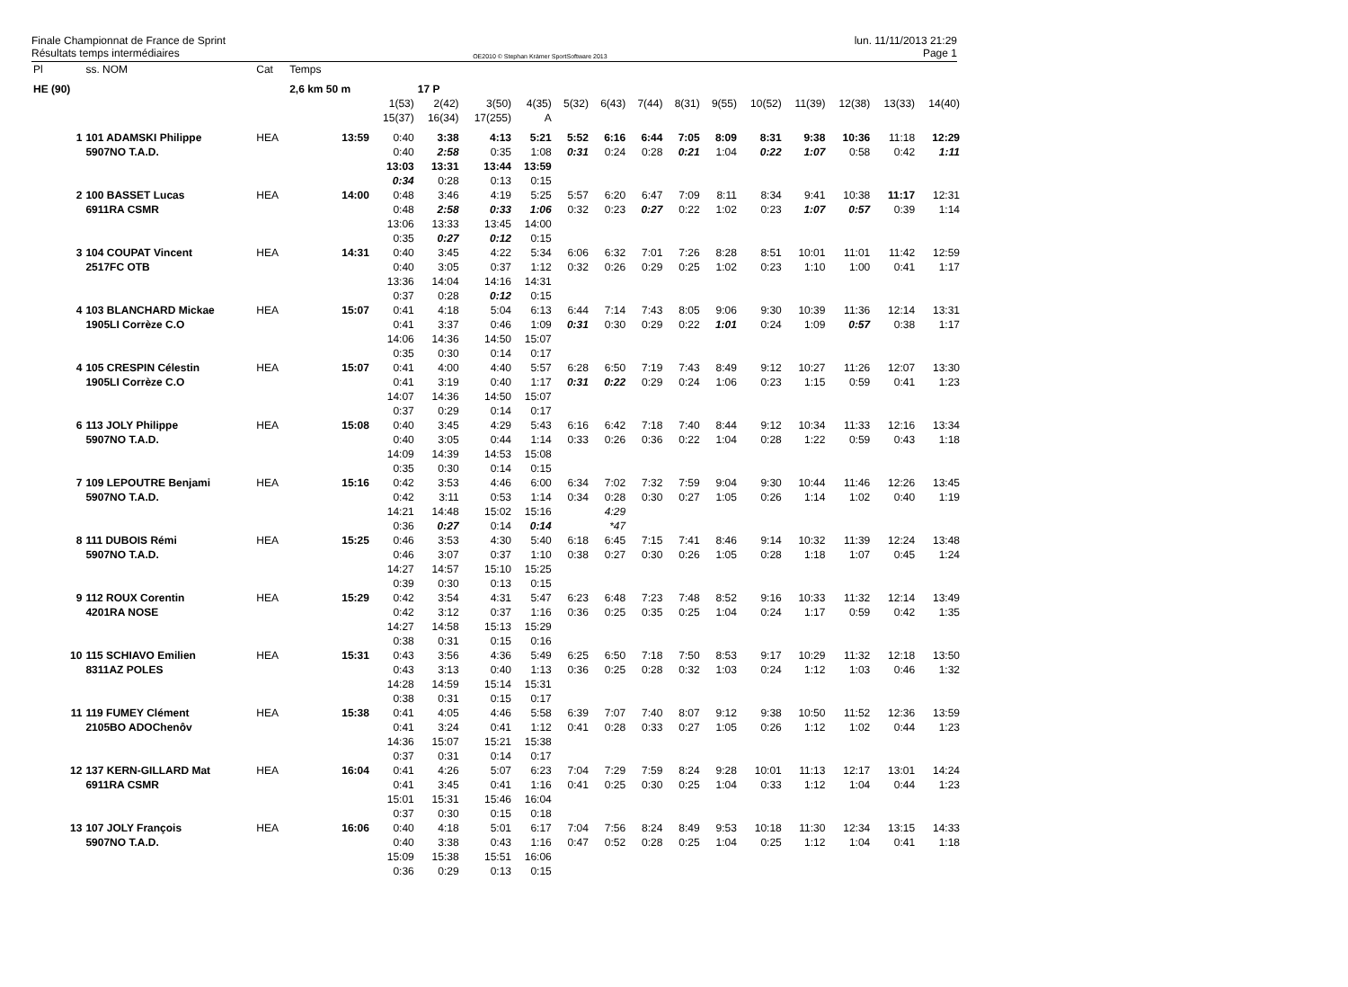Finale Championnat de France de Sprint
Résultats temps intermédiaires
OE2010 © Stephan Krämer SportSoftware 2013
lun. 11/11/2013 21:29
Page 1
| Pl | ss. NOM | Cat | Temps | | | | | | | | | | | | | | |
| --- | --- | --- | --- | --- | --- | --- | --- | --- | --- | --- | --- | --- | --- | --- | --- | --- | --- |
| HE (90) | | | 2,6 km 50 m | | 17 P | | | | | | | | | | | | |
| | | | | 1(53) | 2(42) | 3(50) | 4(35) | 5(32) | 6(43) | 7(44) | 8(31) | 9(55) | 10(52) | 11(39) | 12(38) | 13(33) | 14(40) |
| | | | | 15(37) | 16(34) | 17(255) | A | | | | | | | | | | |
| 1 | 101 ADAMSKI Philippe | HEA | 13:59 | 0:40 | 3:38 | 4:13 | 5:21 | 5:52 | 6:16 | 6:44 | 7:05 | 8:09 | 8:31 | 9:38 | 10:36 | 11:18 | 12:29 |
| | 5907NO T.A.D. | | | 0:40 | 2:58 | 0:35 | 1:08 | 0:31 | 0:24 | 0:28 | 0:21 | 1:04 | 0:22 | 1:07 | 0:58 | 0:42 | 1:11 |
| | | | | 13:03 | 13:31 | 13:44 | 13:59 | | | | | | | | | | |
| | | | | 0:34 | 0:28 | 0:13 | 0:15 | | | | | | | | | | |
| 2 | 100 BASSET Lucas | HEA | 14:00 | 0:48 | 3:46 | 4:19 | 5:25 | 5:57 | 6:20 | 6:47 | 7:09 | 8:11 | 8:34 | 9:41 | 10:38 | 11:17 | 12:31 |
| | 6911RA CSMR | | | 0:48 | 2:58 | 0:33 | 1:06 | 0:32 | 0:23 | 0:27 | 0:22 | 1:02 | 0:23 | 1:07 | 0:57 | 0:39 | 1:14 |
| | | | | 13:06 | 13:33 | 13:45 | 14:00 | | | | | | | | | | |
| | | | | 0:35 | 0:27 | 0:12 | 0:15 | | | | | | | | | | |
| 3 | 104 COUPAT Vincent | HEA | 14:31 | 0:40 | 3:45 | 4:22 | 5:34 | 6:06 | 6:32 | 7:01 | 7:26 | 8:28 | 8:51 | 10:01 | 11:01 | 11:42 | 12:59 |
| | 2517FC OTB | | | 0:40 | 3:05 | 0:37 | 1:12 | 0:32 | 0:26 | 0:29 | 0:25 | 1:02 | 0:23 | 1:10 | 1:00 | 0:41 | 1:17 |
| | | | | 13:36 | 14:04 | 14:16 | 14:31 | | | | | | | | | | |
| | | | | 0:37 | 0:28 | 0:12 | 0:15 | | | | | | | | | | |
| 4 | 103 BLANCHARD Mickae | HEA | 15:07 | 0:41 | 4:18 | 5:04 | 6:13 | 6:44 | 7:14 | 7:43 | 8:05 | 9:06 | 9:30 | 10:39 | 11:36 | 12:14 | 13:31 |
| | 1905LI Corrèze C.O | | | 0:41 | 3:37 | 0:46 | 1:09 | 0:31 | 0:30 | 0:29 | 0:22 | 1:01 | 0:24 | 1:09 | 0:57 | 0:38 | 1:17 |
| | | | | 14:06 | 14:36 | 14:50 | 15:07 | | | | | | | | | | |
| | | | | 0:35 | 0:30 | 0:14 | 0:17 | | | | | | | | | | |
| 4 | 105 CRESPIN Célestin | HEA | 15:07 | 0:41 | 4:00 | 4:40 | 5:57 | 6:28 | 6:50 | 7:19 | 7:43 | 8:49 | 9:12 | 10:27 | 11:26 | 12:07 | 13:30 |
| | 1905LI Corrèze C.O | | | 0:41 | 3:19 | 0:40 | 1:17 | 0:31 | 0:22 | 0:29 | 0:24 | 1:06 | 0:23 | 1:15 | 0:59 | 0:41 | 1:23 |
| | | | | 14:07 | 14:36 | 14:50 | 15:07 | | | | | | | | | | |
| | | | | 0:37 | 0:29 | 0:14 | 0:17 | | | | | | | | | | |
| 6 | 113 JOLY Philippe | HEA | 15:08 | 0:40 | 3:45 | 4:29 | 5:43 | 6:16 | 6:42 | 7:18 | 7:40 | 8:44 | 9:12 | 10:34 | 11:33 | 12:16 | 13:34 |
| | 5907NO T.A.D. | | | 0:40 | 3:05 | 0:44 | 1:14 | 0:33 | 0:26 | 0:36 | 0:22 | 1:04 | 0:28 | 1:22 | 0:59 | 0:43 | 1:18 |
| | | | | 14:09 | 14:39 | 14:53 | 15:08 | | | | | | | | | | |
| | | | | 0:35 | 0:30 | 0:14 | 0:15 | | | | | | | | | | |
| 7 | 109 LEPOUTRE Benjami | HEA | 15:16 | 0:42 | 3:53 | 4:46 | 6:00 | 6:34 | 7:02 | 7:32 | 7:59 | 9:04 | 9:30 | 10:44 | 11:46 | 12:26 | 13:45 |
| | 5907NO T.A.D. | | | 0:42 | 3:11 | 0:53 | 1:14 | 0:34 | 0:28 | 0:30 | 0:27 | 1:05 | 0:26 | 1:14 | 1:02 | 0:40 | 1:19 |
| | | | | 14:21 | 14:48 | 15:02 | 15:16 | | 4:29 | | | | | | | | |
| | | | | 0:36 | 0:27 | 0:14 | 0:14 | | *47 | | | | | | | | |
| 8 | 111 DUBOIS Rémi | HEA | 15:25 | 0:46 | 3:53 | 4:30 | 5:40 | 6:18 | 6:45 | 7:15 | 7:41 | 8:46 | 9:14 | 10:32 | 11:39 | 12:24 | 13:48 |
| | 5907NO T.A.D. | | | 0:46 | 3:07 | 0:37 | 1:10 | 0:38 | 0:27 | 0:30 | 0:26 | 1:05 | 0:28 | 1:18 | 1:07 | 0:45 | 1:24 |
| | | | | 14:27 | 14:57 | 15:10 | 15:25 | | | | | | | | | | |
| | | | | 0:39 | 0:30 | 0:13 | 0:15 | | | | | | | | | | |
| 9 | 112 ROUX Corentin | HEA | 15:29 | 0:42 | 3:54 | 4:31 | 5:47 | 6:23 | 6:48 | 7:23 | 7:48 | 8:52 | 9:16 | 10:33 | 11:32 | 12:14 | 13:49 |
| | 4201RA NOSE | | | 0:42 | 3:12 | 0:37 | 1:16 | 0:36 | 0:25 | 0:35 | 0:25 | 1:04 | 0:24 | 1:17 | 0:59 | 0:42 | 1:35 |
| | | | | 14:27 | 14:58 | 15:13 | 15:29 | | | | | | | | | | |
| | | | | 0:38 | 0:31 | 0:15 | 0:16 | | | | | | | | | | |
| 10 | 115 SCHIAVO Emilien | HEA | 15:31 | 0:43 | 3:56 | 4:36 | 5:49 | 6:25 | 6:50 | 7:18 | 7:50 | 8:53 | 9:17 | 10:29 | 11:32 | 12:18 | 13:50 |
| | 8311AZ POLES | | | 0:43 | 3:13 | 0:40 | 1:13 | 0:36 | 0:25 | 0:28 | 0:32 | 1:03 | 0:24 | 1:12 | 1:03 | 0:46 | 1:32 |
| | | | | 14:28 | 14:59 | 15:14 | 15:31 | | | | | | | | | | |
| | | | | 0:38 | 0:31 | 0:15 | 0:17 | | | | | | | | | | |
| 11 | 119 FUMEY Clément | HEA | 15:38 | 0:41 | 4:05 | 4:46 | 5:58 | 6:39 | 7:07 | 7:40 | 8:07 | 9:12 | 9:38 | 10:50 | 11:52 | 12:36 | 13:59 |
| | 2105BO ADOChenôv | | | 0:41 | 3:24 | 0:41 | 1:12 | 0:41 | 0:28 | 0:33 | 0:27 | 1:05 | 0:26 | 1:12 | 1:02 | 0:44 | 1:23 |
| | | | | 14:36 | 15:07 | 15:21 | 15:38 | | | | | | | | | | |
| | | | | 0:37 | 0:31 | 0:14 | 0:17 | | | | | | | | | | |
| 12 | 137 KERN-GILLARD Mat | HEA | 16:04 | 0:41 | 4:26 | 5:07 | 6:23 | 7:04 | 7:29 | 7:59 | 8:24 | 9:28 | 10:01 | 11:13 | 12:17 | 13:01 | 14:24 |
| | 6911RA CSMR | | | 0:41 | 3:45 | 0:41 | 1:16 | 0:41 | 0:25 | 0:30 | 0:25 | 1:04 | 0:33 | 1:12 | 1:04 | 0:44 | 1:23 |
| | | | | 15:01 | 15:31 | 15:46 | 16:04 | | | | | | | | | | |
| | | | | 0:37 | 0:30 | 0:15 | 0:18 | | | | | | | | | | |
| 13 | 107 JOLY François | HEA | 16:06 | 0:40 | 4:18 | 5:01 | 6:17 | 7:04 | 7:56 | 8:24 | 8:49 | 9:53 | 10:18 | 11:30 | 12:34 | 13:15 | 14:33 |
| | 5907NO T.A.D. | | | 0:40 | 3:38 | 0:43 | 1:16 | 0:47 | 0:52 | 0:28 | 0:25 | 1:04 | 0:25 | 1:12 | 1:04 | 0:41 | 1:18 |
| | | | | 15:09 | 15:38 | 15:51 | 16:06 | | | | | | | | | | |
| | | | | 0:36 | 0:29 | 0:13 | 0:15 | | | | | | | | | | |